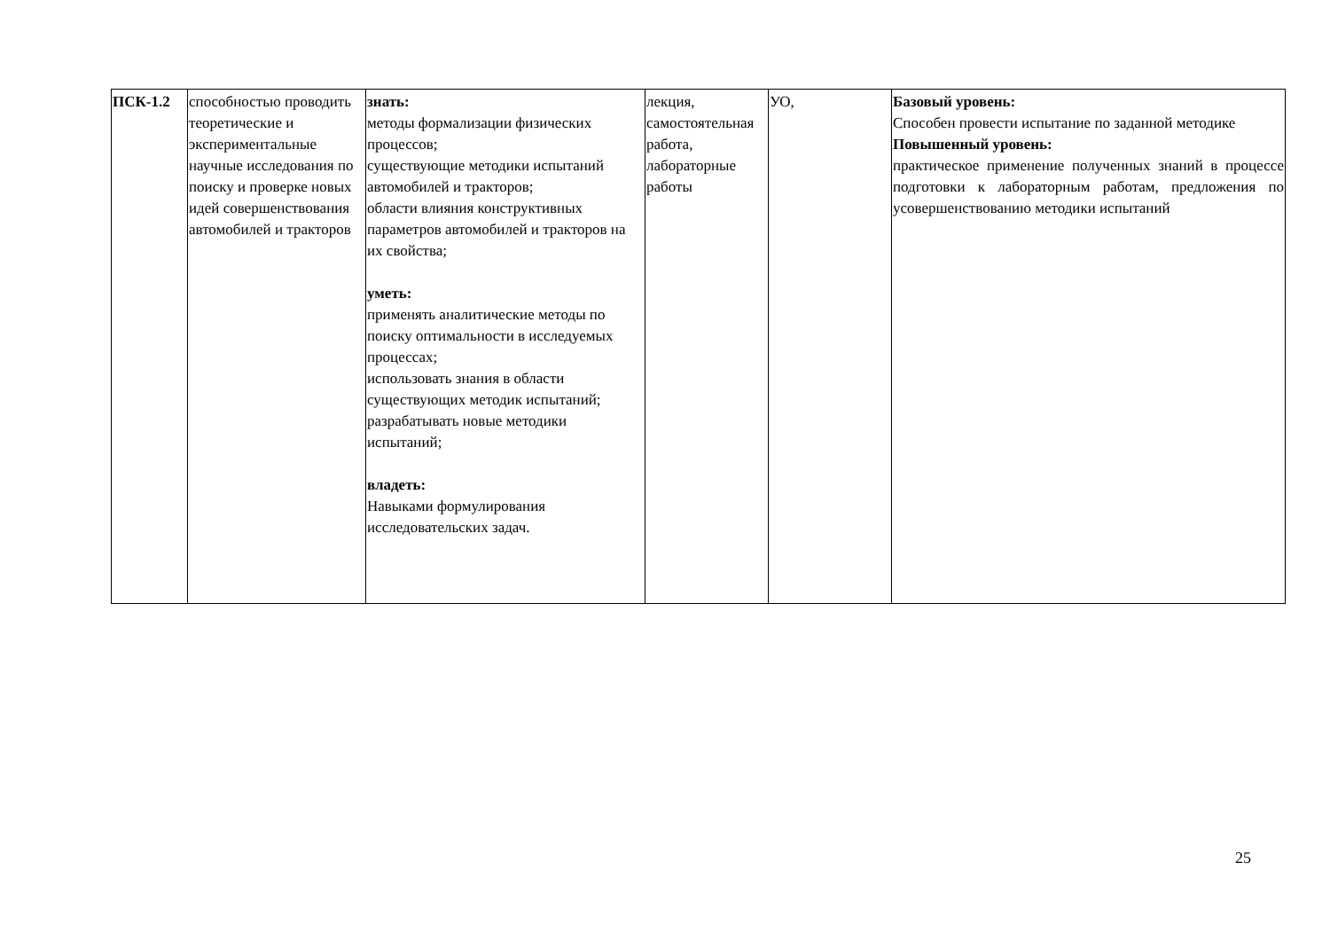| ПСК-1.2 | способностью проводить теоретические и экспериментальные научные исследования по поиску и проверке новых идей совершенствования автомобилей и тракторов | знать: методы формализации физических процессов; существующие методики испытаний автомобилей и тракторов; области влияния конструктивных параметров автомобилей и тракторов на их свойства; уметь: применять аналитические методы по поиску оптимальности в исследуемых процессах; использовать знания в области существующих методик испытаний; разрабатывать новые методики испытаний; владеть: Навыками формулирования исследовательских задач. | лекция, самостоятельная работа, лабораторные работы | УО, | Базовый уровень: Способен провести испытание по заданной методике Повышенный уровень: практическое применение полученных знаний в процессе подготовки к лабораторным работам, предложения по усовершенствованию методики испытаний |
25